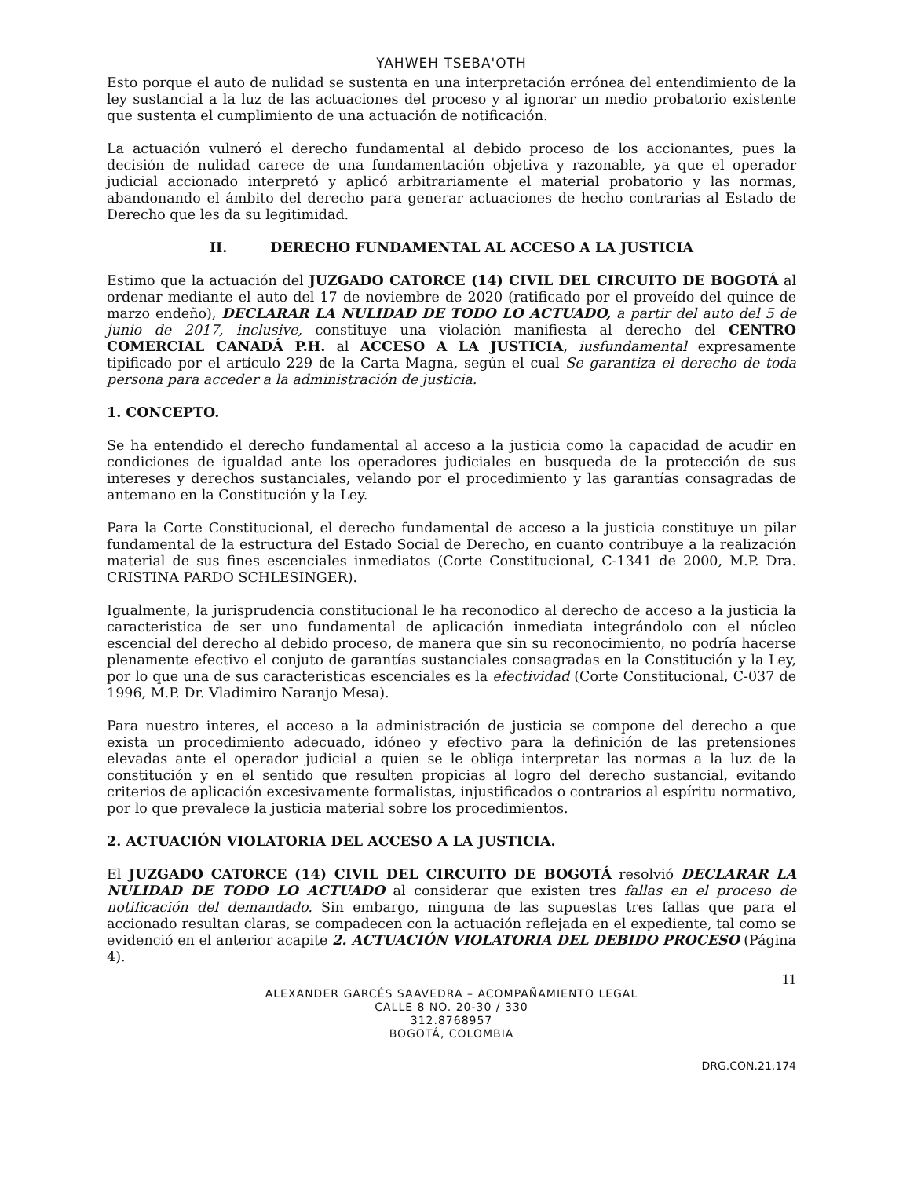YAHWEH TSEBA'OTH
Esto porque el auto de nulidad se sustenta en una interpretación errónea del entendimiento de la ley sustancial a la luz de las actuaciones del proceso y al ignorar un medio probatorio existente que sustenta el cumplimiento de una actuación de notificación.
La actuación vulneró el derecho fundamental al debido proceso de los accionantes, pues la decisión de nulidad carece de una fundamentación objetiva y razonable, ya que el operador judicial accionado interpretó y aplicó arbitrariamente el material probatorio y las normas, abandonando el ámbito del derecho para generar actuaciones de hecho contrarias al Estado de Derecho que les da su legitimidad.
II. DERECHO FUNDAMENTAL AL ACCESO A LA JUSTICIA
Estimo que la actuación del JUZGADO CATORCE (14) CIVIL DEL CIRCUITO DE BOGOTÁ al ordenar mediante el auto del 17 de noviembre de 2020 (ratificado por el proveído del quince de marzo endeño), DECLARAR LA NULIDAD DE TODO LO ACTUADO, a partir del auto del 5 de junio de 2017, inclusive, constituye una violación manifiesta al derecho del CENTRO COMERCIAL CANADÁ P.H. al ACCESO A LA JUSTICIA, iusfundamental expresamente tipificado por el artículo 229 de la Carta Magna, según el cual Se garantiza el derecho de toda persona para acceder a la administración de justicia.
1. CONCEPTO.
Se ha entendido el derecho fundamental al acceso a la justicia como la capacidad de acudir en condiciones de igualdad ante los operadores judiciales en busqueda de la protección de sus intereses y derechos sustanciales, velando por el procedimiento y las garantías consagradas de antemano en la Constitución y la Ley.
Para la Corte Constitucional, el derecho fundamental de acceso a la justicia constituye un pilar fundamental de la estructura del Estado Social de Derecho, en cuanto contribuye a la realización material de sus fines escenciales inmediatos (Corte Constitucional, C-1341 de 2000, M.P. Dra. CRISTINA PARDO SCHLESINGER).
Igualmente, la jurisprudencia constitucional le ha reconodico al derecho de acceso a la justicia la caracteristica de ser uno fundamental de aplicación inmediata integrándolo con el núcleo escencial del derecho al debido proceso, de manera que sin su reconocimiento, no podría hacerse plenamente efectivo el conjuto de garantías sustanciales consagradas en la Constitución y la Ley, por lo que una de sus caracteristicas escenciales es la efectividad (Corte Constitucional, C-037 de 1996, M.P. Dr. Vladimiro Naranjo Mesa).
Para nuestro interes, el acceso a la administración de justicia se compone del derecho a que exista un procedimiento adecuado, idóneo y efectivo para la definición de las pretensiones elevadas ante el operador judicial a quien se le obliga interpretar las normas a la luz de la constitución y en el sentido que resulten propicias al logro del derecho sustancial, evitando criterios de aplicación excesivamente formalistas, injustificados o contrarios al espíritu normativo, por lo que prevalece la justicia material sobre los procedimientos.
2. ACTUACIÓN VIOLATORIA DEL ACCESO A LA JUSTICIA.
El JUZGADO CATORCE (14) CIVIL DEL CIRCUITO DE BOGOTÁ resolvió DECLARAR LA NULIDAD DE TODO LO ACTUADO al considerar que existen tres fallas en el proceso de notificación del demandado. Sin embargo, ninguna de las supuestas tres fallas que para el accionado resultan claras, se compadecen con la actuación reflejada en el expediente, tal como se evidenció en el anterior acapite 2. ACTUACIÓN VIOLATORIA DEL DEBIDO PROCESO (Página 4).
11
ALEXANDER GARCÉS SAAVEDRA – ACOMPAÑAMIENTO LEGAL
CALLE 8 NO. 20-30 / 330
312.8768957
BOGOTÁ, COLOMBIA
DRG.CON.21.174